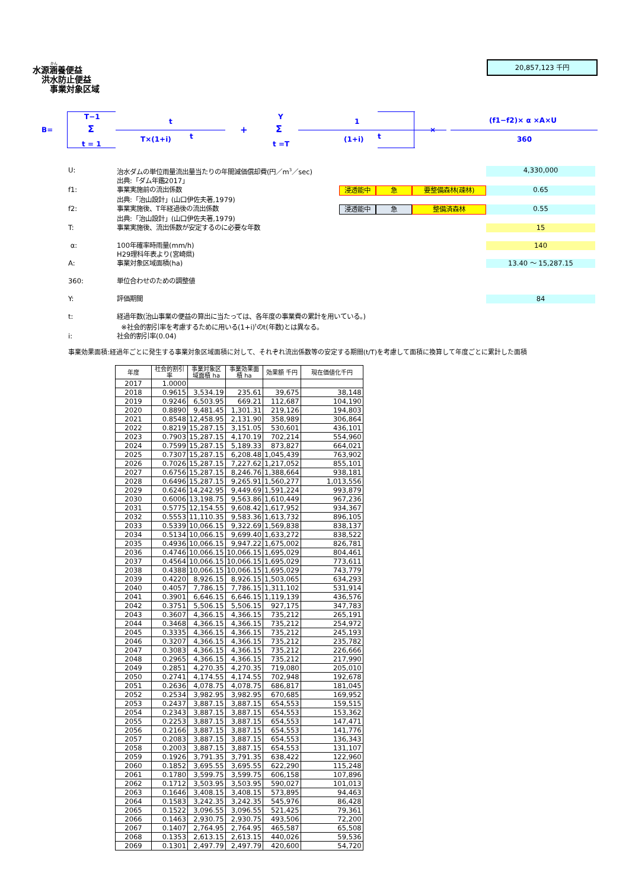かん
水源涵養便益
洪水防止便益
事業対象区域
20,857,123 千円
B=
T−1
Σ
t = 1
t
T×(1+i) t
+
Y
Σ
t =T
1
(1+i) t
×
(f1−f2)× α ×A×U
360
U: 治水ダムの単位雨量流出量当たりの年間減価償却費(円／m<sup>3</sup>／sec) 4,330,000
出典:「ダム年鑑2017」
f1: 事業実施前の流出係数 浸透能中 急 要整備森林(疎林) 0.65
出典:「治山設計」(山口伊佐夫著,1979)
f2: 事業実施後、T年経過後の流出係数 浸透能中 急 整備済森林 0.55
出典:「治山設計」(山口伊佐夫著,1979)
T: 事業実施後、流出係数が安定するのに必要な年数 15
α: 100年確率時雨量(mm/h) 140
H29理科年表より(宮崎県)
A: 事業対象区域面積(ha) 13.40 ～ 15,287.15
360: 単位合わせのための調整値
Y: 評価期間 84
t: 経過年数(治山事業の便益の算出に当たっては、各年度の事業費の累計を用いている。)
※社会的割引率を考慮するために用いる(1+i)<sup>t</sup>のt(年数)とは異なる。
i: 社会的割引率(0.04)
事業効果面積:経過年ごとに発生する事業対象区域面積に対して、それぞれ流出係数等の安定する期間(t/T)を考慮して面積に換算して年度ごとに累計した面積
| 年度 | 社会的割引率 | 事業対象区域面積 ha | 事業効果面積 ha | 効果額 千円 | 現在価値化千円 |
| --- | --- | --- | --- | --- | --- |
| 2017 | 1.0000 | | | | |
| 2018 | 0.9615 | 3,534.19 | 235.61 | 39,675 | 38,148 |
| 2019 | 0.9246 | 6,503.95 | 669.21 | 112,687 | 104,190 |
| 2020 | 0.8890 | 9,481.45 | 1,301.31 | 219,126 | 194,803 |
| 2021 | 0.8548 | 12,458.95 | 2,131.90 | 358,989 | 306,864 |
| 2022 | 0.8219 | 15,287.15 | 3,151.05 | 530,601 | 436,101 |
| 2023 | 0.7903 | 15,287.15 | 4,170.19 | 702,214 | 554,960 |
| 2024 | 0.7599 | 15,287.15 | 5,189.33 | 873,827 | 664,021 |
| 2025 | 0.7307 | 15,287.15 | 6,208.48 | 1,045,439 | 763,902 |
| 2026 | 0.7026 | 15,287.15 | 7,227.62 | 1,217,052 | 855,101 |
| 2027 | 0.6756 | 15,287.15 | 8,246.76 | 1,388,664 | 938,181 |
| 2028 | 0.6496 | 15,287.15 | 9,265.91 | 1,560,277 | 1,013,556 |
| 2029 | 0.6246 | 14,242.95 | 9,449.69 | 1,591,224 | 993,879 |
| 2030 | 0.6006 | 13,198.75 | 9,563.86 | 1,610,449 | 967,236 |
| 2031 | 0.5775 | 12,154.55 | 9,608.42 | 1,617,952 | 934,367 |
| 2032 | 0.5553 | 11,110.35 | 9,583.36 | 1,613,732 | 896,105 |
| 2033 | 0.5339 | 10,066.15 | 9,322.69 | 1,569,838 | 838,137 |
| 2034 | 0.5134 | 10,066.15 | 9,699.40 | 1,633,272 | 838,522 |
| 2035 | 0.4936 | 10,066.15 | 9,947.22 | 1,675,002 | 826,781 |
| 2036 | 0.4746 | 10,066.15 | 10,066.15 | 1,695,029 | 804,461 |
| 2037 | 0.4564 | 10,066.15 | 10,066.15 | 1,695,029 | 773,611 |
| 2038 | 0.4388 | 10,066.15 | 10,066.15 | 1,695,029 | 743,779 |
| 2039 | 0.4220 | 8,926.15 | 8,926.15 | 1,503,065 | 634,293 |
| 2040 | 0.4057 | 7,786.15 | 7,786.15 | 1,311,102 | 531,914 |
| 2041 | 0.3901 | 6,646.15 | 6,646.15 | 1,119,139 | 436,576 |
| 2042 | 0.3751 | 5,506.15 | 5,506.15 | 927,175 | 347,783 |
| 2043 | 0.3607 | 4,366.15 | 4,366.15 | 735,212 | 265,191 |
| 2044 | 0.3468 | 4,366.15 | 4,366.15 | 735,212 | 254,972 |
| 2045 | 0.3335 | 4,366.15 | 4,366.15 | 735,212 | 245,193 |
| 2046 | 0.3207 | 4,366.15 | 4,366.15 | 735,212 | 235,782 |
| 2047 | 0.3083 | 4,366.15 | 4,366.15 | 735,212 | 226,666 |
| 2048 | 0.2965 | 4,366.15 | 4,366.15 | 735,212 | 217,990 |
| 2049 | 0.2851 | 4,270.35 | 4,270.35 | 719,080 | 205,010 |
| 2050 | 0.2741 | 4,174.55 | 4,174.55 | 702,948 | 192,678 |
| 2051 | 0.2636 | 4,078.75 | 4,078.75 | 686,817 | 181,045 |
| 2052 | 0.2534 | 3,982.95 | 3,982.95 | 670,685 | 169,952 |
| 2053 | 0.2437 | 3,887.15 | 3,887.15 | 654,553 | 159,515 |
| 2054 | 0.2343 | 3,887.15 | 3,887.15 | 654,553 | 153,362 |
| 2055 | 0.2253 | 3,887.15 | 3,887.15 | 654,553 | 147,471 |
| 2056 | 0.2166 | 3,887.15 | 3,887.15 | 654,553 | 141,776 |
| 2057 | 0.2083 | 3,887.15 | 3,887.15 | 654,553 | 136,343 |
| 2058 | 0.2003 | 3,887.15 | 3,887.15 | 654,553 | 131,107 |
| 2059 | 0.1926 | 3,791.35 | 3,791.35 | 638,422 | 122,960 |
| 2060 | 0.1852 | 3,695.55 | 3,695.55 | 622,290 | 115,248 |
| 2061 | 0.1780 | 3,599.75 | 3,599.75 | 606,158 | 107,896 |
| 2062 | 0.1712 | 3,503.95 | 3,503.95 | 590,027 | 101,013 |
| 2063 | 0.1646 | 3,408.15 | 3,408.15 | 573,895 | 94,463 |
| 2064 | 0.1583 | 3,242.35 | 3,242.35 | 545,976 | 86,428 |
| 2065 | 0.1522 | 3,096.55 | 3,096.55 | 521,425 | 79,361 |
| 2066 | 0.1463 | 2,930.75 | 2,930.75 | 493,506 | 72,200 |
| 2067 | 0.1407 | 2,764.95 | 2,764.95 | 465,587 | 65,508 |
| 2068 | 0.1353 | 2,613.15 | 2,613.15 | 440,026 | 59,536 |
| 2069 | 0.1301 | 2,497.79 | 2,497.79 | 420,600 | 54,720 |